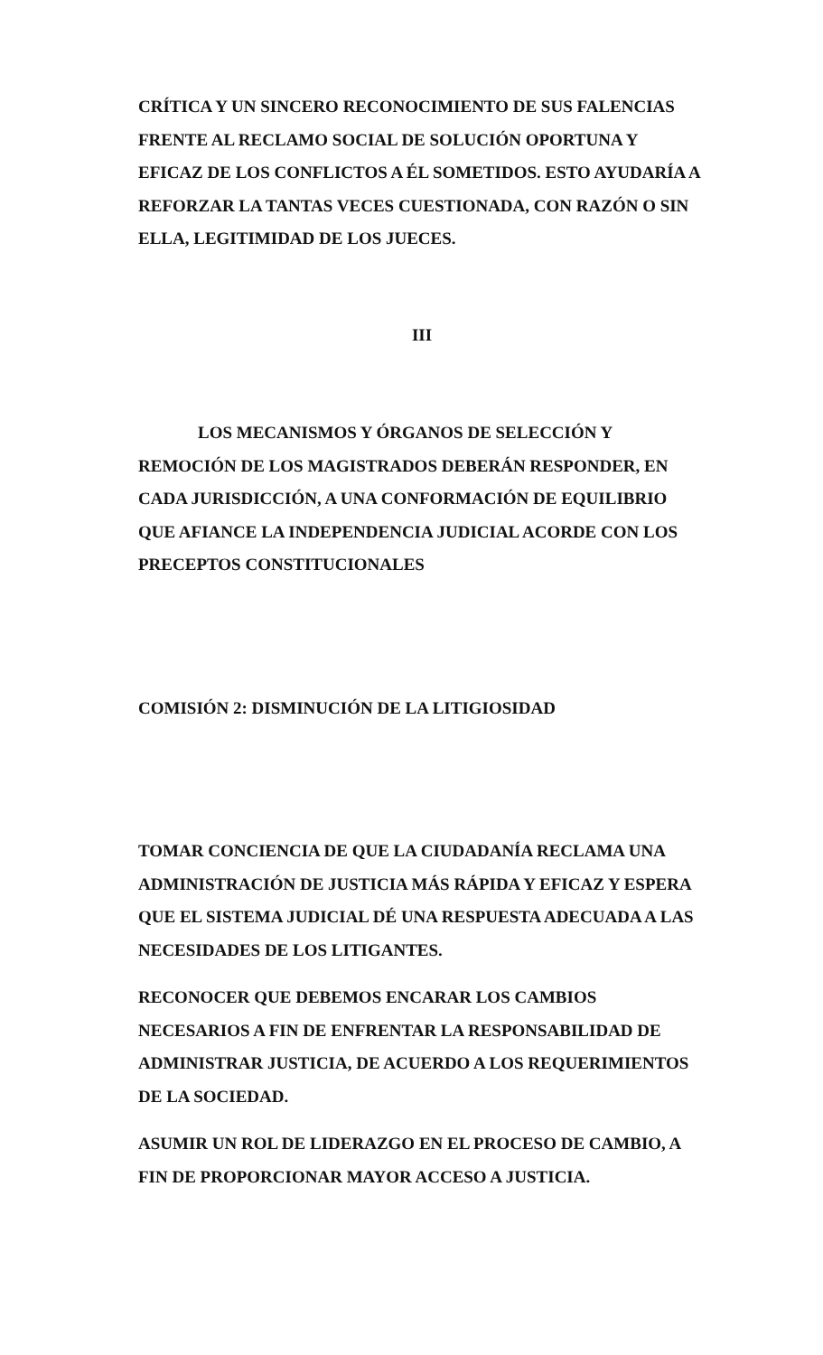CRÍTICA Y UN SINCERO RECONOCIMIENTO DE SUS FALENCIAS FRENTE AL RECLAMO SOCIAL DE SOLUCIÓN OPORTUNA Y EFICAZ DE LOS CONFLICTOS A ÉL SOMETIDOS. ESTO AYUDARÍA A REFORZAR LA TANTAS VECES CUESTIONADA, CON RAZÓN O SIN ELLA, LEGITIMIDAD DE LOS JUECES.
III
LOS MECANISMOS Y ÓRGANOS DE SELECCIÓN Y REMOCIÓN DE LOS MAGISTRADOS DEBERÁN RESPONDER, EN CADA JURISDICCIÓN, A UNA CONFORMACIÓN DE EQUILIBRIO QUE AFIANCE LA INDEPENDENCIA JUDICIAL ACORDE CON LOS PRECEPTOS CONSTITUCIONALES
COMISIÓN 2: DISMINUCIÓN DE LA LITIGIOSIDAD
TOMAR CONCIENCIA DE QUE LA CIUDADANÍA RECLAMA UNA ADMINISTRACIÓN DE JUSTICIA MÁS RÁPIDA Y EFICAZ Y ESPERA QUE EL SISTEMA JUDICIAL DÉ UNA RESPUESTA ADECUADA A LAS NECESIDADES DE LOS LITIGANTES.
RECONOCER QUE DEBEMOS ENCARAR LOS CAMBIOS NECESARIOS A FIN DE ENFRENTAR LA RESPONSABILIDAD DE ADMINISTRAR JUSTICIA, DE ACUERDO A LOS REQUERIMIENTOS DE LA SOCIEDAD.
ASUMIR UN ROL DE LIDERAZGO EN EL PROCESO DE CAMBIO, A FIN DE PROPORCIONAR MAYOR ACCESO A JUSTICIA.